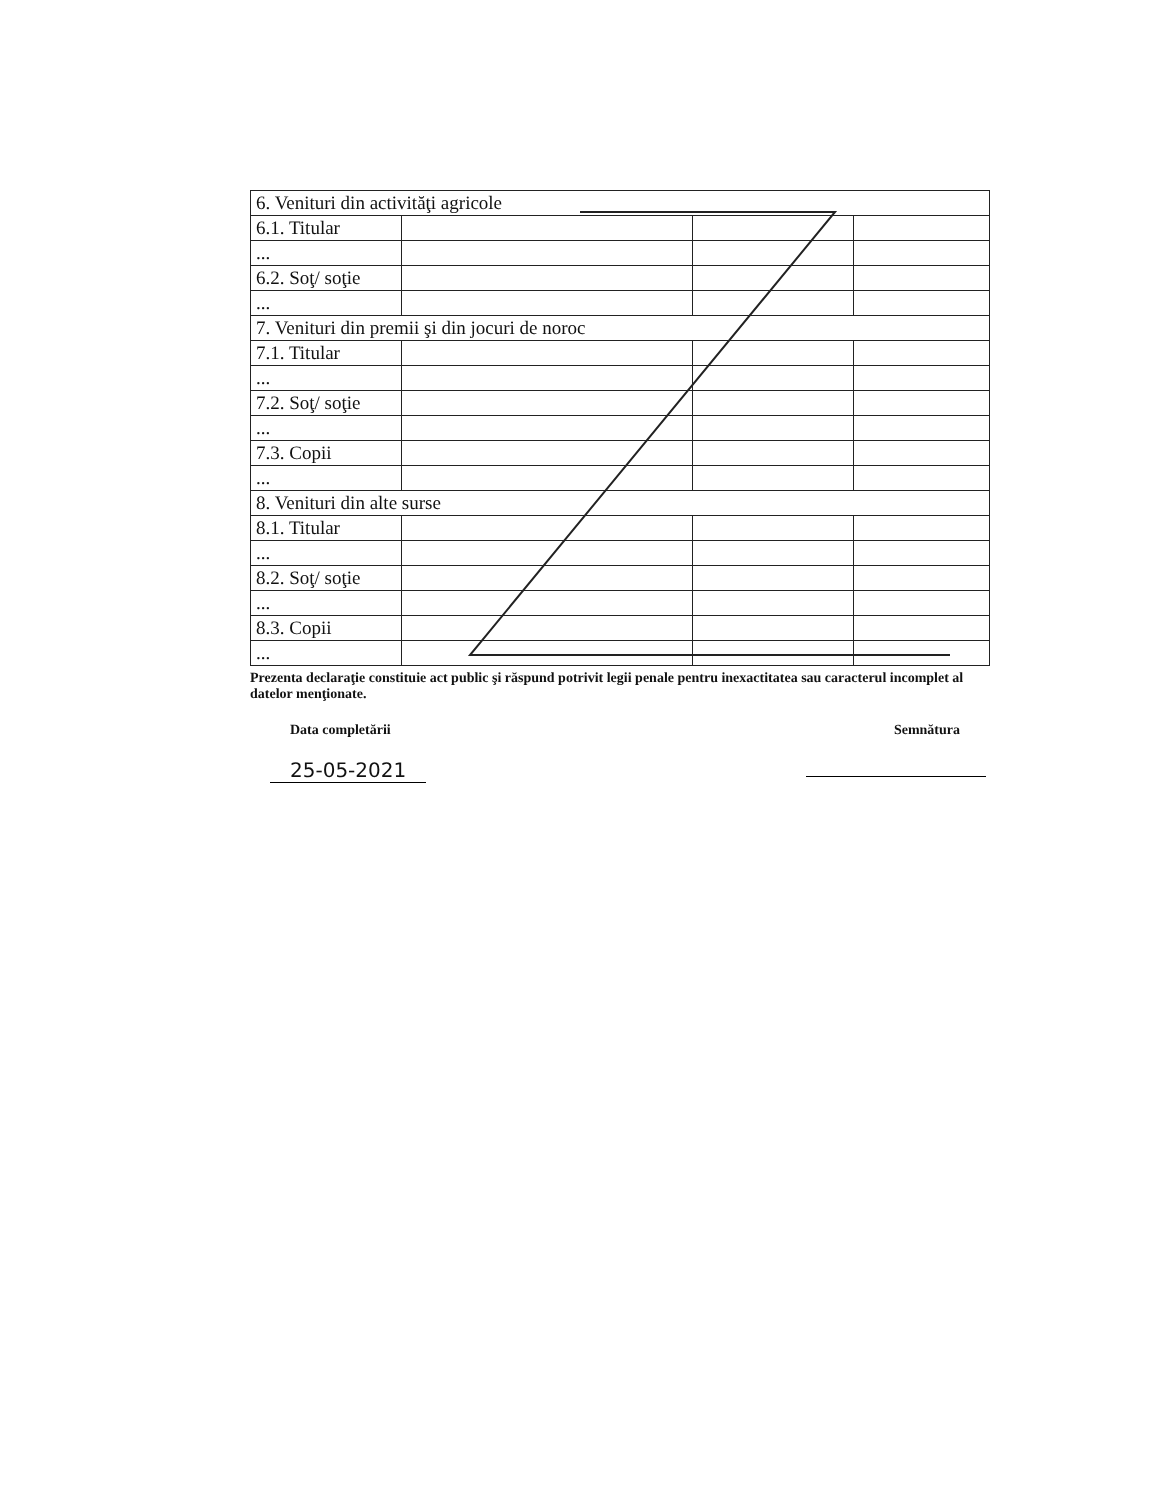| 6. Venituri din activităţi agricole | | | |
| 6.1. Titular | | | |
| ... | | | |
| 6.2. Soţ/ soţie | | | |
| ... | | | |
| 7. Venituri din premii şi din jocuri de noroc | | | |
| 7.1. Titular | | | |
| ... | | | |
| 7.2. Soţ/ soţie | | | |
| ... | | | |
| 7.3. Copii | | | |
| ... | | | |
| 8. Venituri din alte surse | | | |
| 8.1. Titular | | | |
| ... | | | |
| 8.2. Soţ/ soţie | | | |
| ... | | | |
| 8.3. Copii | | | |
| ... | | | |
Prezenta declaraţie constituie act public şi răspund potrivit legii penale pentru inexactitatea sau caracterul incomplet al datelor menţionate.
Data completării Semnătura
25-05-2021